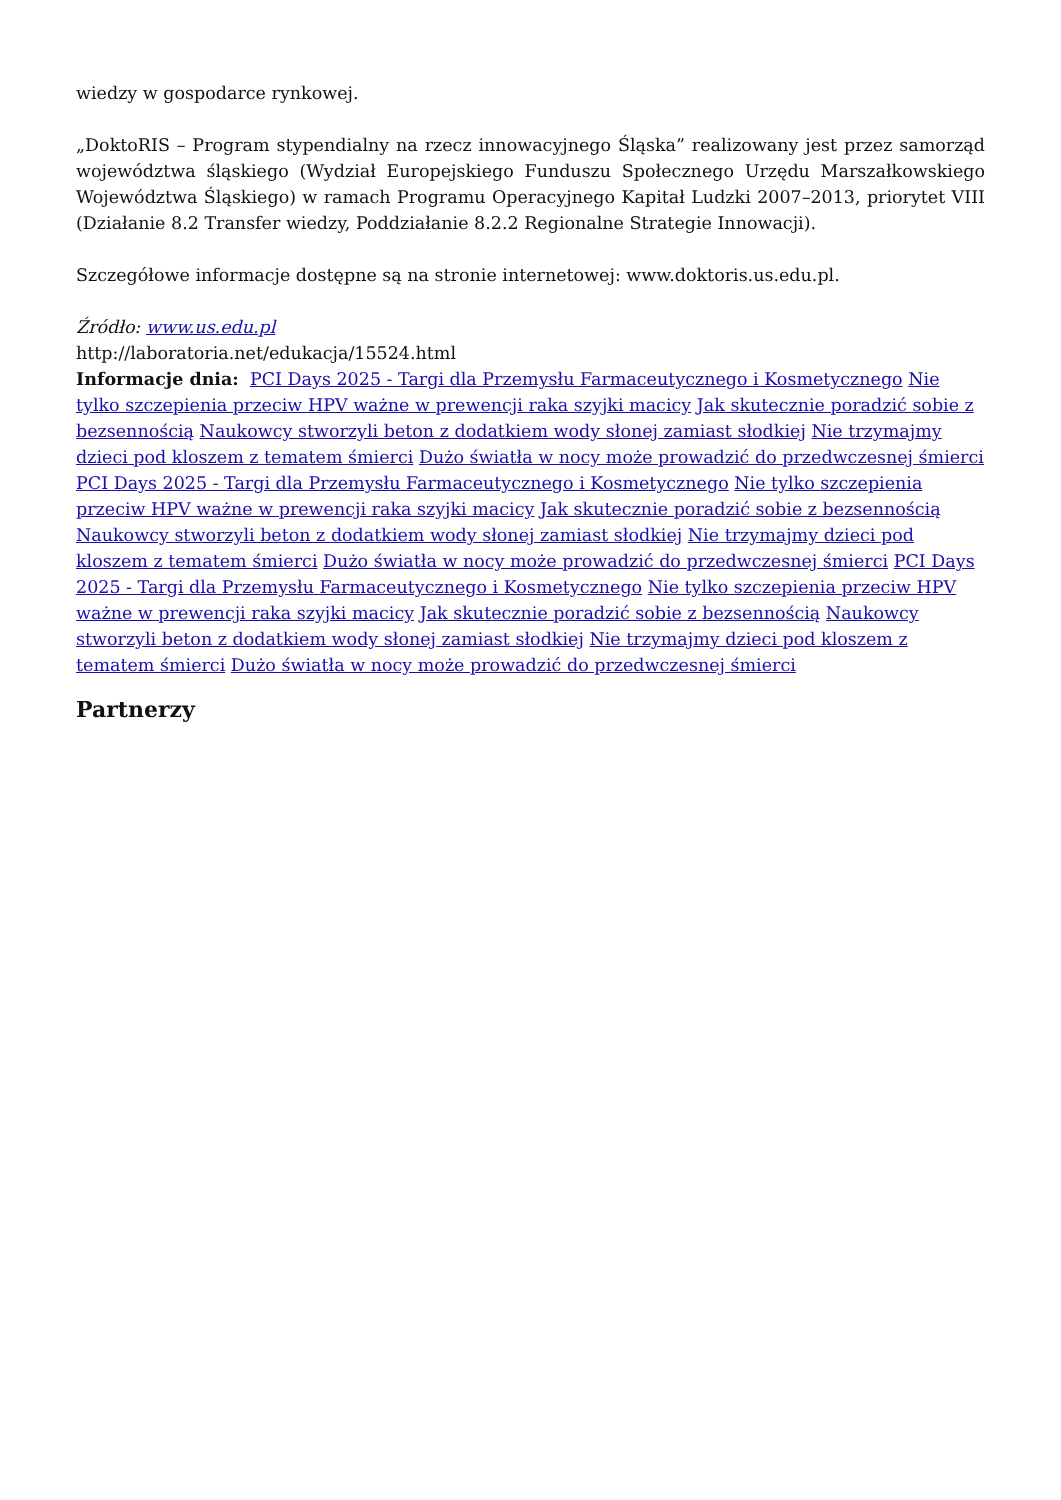wiedzy w gospodarce rynkowej.
„DoktoRIS – Program stypendialny na rzecz innowacyjnego Śląska” realizowany jest przez samorząd województwa śląskiego (Wydział Europejskiego Funduszu Społecznego Urzędu Marszałkowskiego Województwa Śląskiego) w ramach Programu Operacyjnego Kapitał Ludzki 2007–2013, priorytet VIII (Działanie 8.2 Transfer wiedzy, Poddziałanie 8.2.2 Regionalne Strategie Innowacji).
Szczegółowe informacje dostępne są na stronie internetowej: www.doktoris.us.edu.pl.
Źródło: www.us.edu.pl
http://laboratoria.net/edukacja/15524.html
Informacje dnia: PCI Days 2025 - Targi dla Przemysłu Farmaceutycznego i Kosmetycznego Nie tylko szczepienia przeciw HPV ważne w prewencji raka szyjki macicy Jak skutecznie poradzić sobie z bezsennością Naukowcy stworzyli beton z dodatkiem wody słonej zamiast słodkiej Nie trzymajmy dzieci pod kloszem z tematem śmierci Dużo światła w nocy może prowadzić do przedwczesnej śmierci PCI Days 2025 - Targi dla Przemysłu Farmaceutycznego i Kosmetycznego Nie tylko szczepienia przeciw HPV ważne w prewencji raka szyjki macicy Jak skutecznie poradzić sobie z bezsennością Naukowcy stworzyli beton z dodatkiem wody słonej zamiast słodkiej Nie trzymajmy dzieci pod kloszem z tematem śmierci Dużo światła w nocy może prowadzić do przedwczesnej śmierci PCI Days 2025 - Targi dla Przemysłu Farmaceutycznego i Kosmetycznego Nie tylko szczepienia przeciw HPV ważne w prewencji raka szyjki macicy Jak skutecznie poradzić sobie z bezsennością Naukowcy stworzyli beton z dodatkiem wody słonej zamiast słodkiej Nie trzymajmy dzieci pod kloszem z tematem śmierci Dużo światła w nocy może prowadzić do przedwczesnej śmierci
Partnerzy